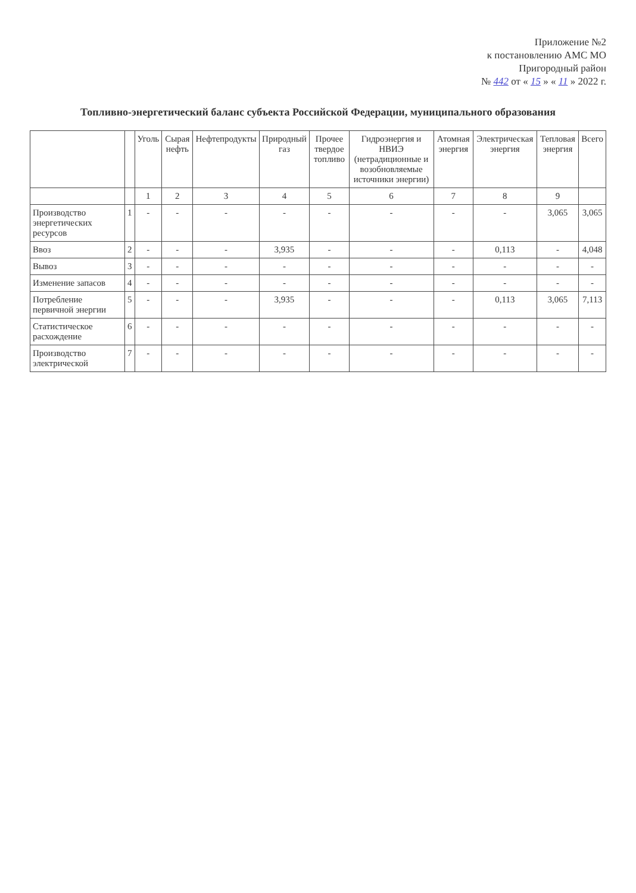Приложение №2
к постановлению АМС МО
Пригородный район
№ 442 от « 15 » « 11 » 2022 г.
Топливно-энергетический баланс субъекта Российской Федерации, муниципального образования
| | | Уголь | Сырая нефть | Нефтепродукты | Природный газ | Прочее твердое топливо | Гидроэнергия и НВИЭ (нетрадиционные и возобновляемые источники энергии) | Атомная энергия | Электрическая энергия | Тепловая энергия | Всего |
| --- | --- | --- | --- | --- | --- | --- | --- | --- | --- | --- | --- |
| | | 1 | 2 | 3 | 4 | 5 | 6 | 7 | 8 | 9 | |
| Производство энергетических ресурсов | 1 | - | - | - | - | - | - | - | - | 3,065 | 3,065 |
| Ввоз | 2 | - | - | - | 3,935 | - | - | - | 0,113 | - | 4,048 |
| Вывоз | 3 | - | - | - | - | - | - | - | - | - | - |
| Изменение запасов | 4 | - | - | - | - | - | - | - | - | - | - |
| Потребление первичной энергии | 5 | - | - | - | 3,935 | - | - | - | 0,113 | 3,065 | 7,113 |
| Статистическое расхождение | 6 | - | - | - | - | - | - | - | - | - | - |
| Производство электрической | 7 | - | - | - | - | - | - | - | - | - | - |